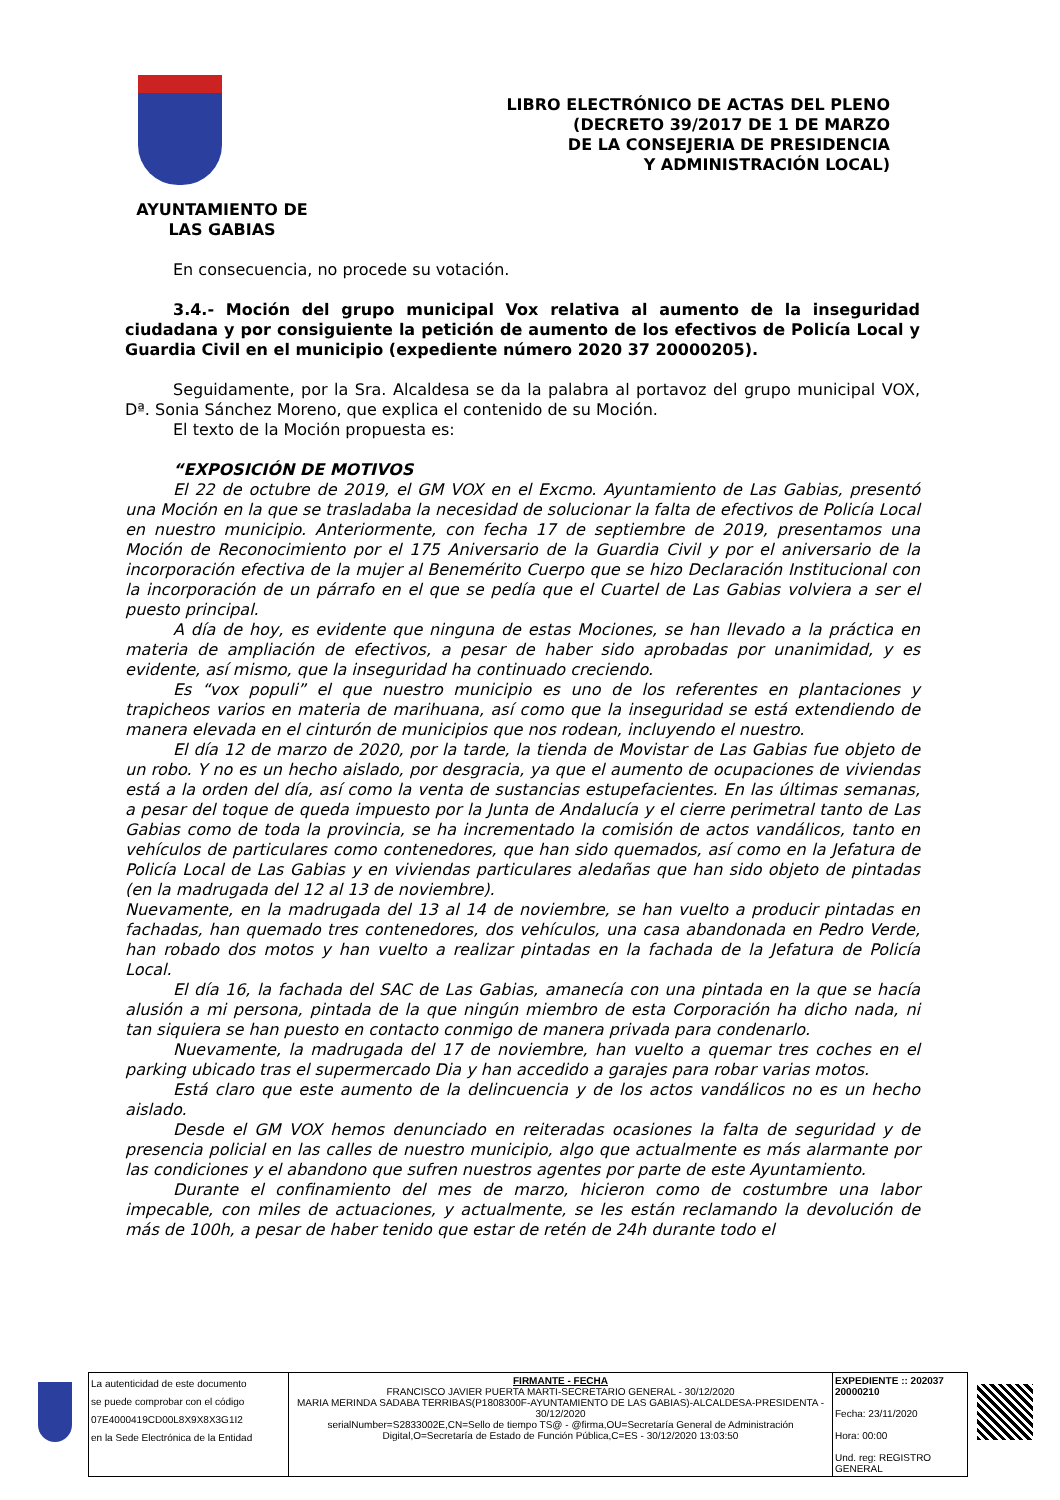LIBRO ELECTRÓNICO DE ACTAS DEL PLENO
(DECRETO 39/2017 DE 1 DE MARZO
DE LA CONSEJERIA DE PRESIDENCIA
Y ADMINISTRACIÓN LOCAL)
AYUNTAMIENTO DE
LAS GABIAS
En consecuencia, no procede su votación.
3.4.- Moción del grupo municipal Vox relativa al aumento de la inseguridad ciudadana y por consiguiente la petición de aumento de los efectivos de Policía Local y Guardia Civil en el municipio (expediente número 2020 37 20000205).
Seguidamente, por la Sra. Alcaldesa se da la palabra al portavoz del grupo municipal VOX, Dª. Sonia Sánchez Moreno, que explica el contenido de su Moción.
El texto de la Moción propuesta es:
“EXPOSICIÓN DE MOTIVOS
El 22 de octubre de 2019, el GM VOX en el Excmo. Ayuntamiento de Las Gabias, presentó una Moción en la que se trasladaba la necesidad de solucionar la falta de efectivos de Policía Local en nuestro municipio. Anteriormente, con fecha 17 de septiembre de 2019, presentamos una Moción de Reconocimiento por el 175 Aniversario de la Guardia Civil y por el aniversario de la incorporación efectiva de la mujer al Benemérito Cuerpo que se hizo Declaración Institucional con la incorporación de un párrafo en el que se pedía que el Cuartel de Las Gabias volviera a ser el puesto principal.
A día de hoy, es evidente que ninguna de estas Mociones, se han llevado a la práctica en materia de ampliación de efectivos, a pesar de haber sido aprobadas por unanimidad, y es evidente, así mismo, que la inseguridad ha continuado creciendo.
Es “vox populi” el que nuestro municipio es uno de los referentes en plantaciones y trapicheos varios en materia de marihuana, así como que la inseguridad se está extendiendo de manera elevada en el cinturón de municipios que nos rodean, incluyendo el nuestro.
El día 12 de marzo de 2020, por la tarde, la tienda de Movistar de Las Gabias fue objeto de un robo. Y no es un hecho aislado, por desgracia, ya que el aumento de ocupaciones de viviendas está a la orden del día, así como la venta de sustancias estupefacientes. En las últimas semanas, a pesar del toque de queda impuesto por la Junta de Andalucía y el cierre perimetral tanto de Las Gabias como de toda la provincia, se ha incrementado la comisión de actos vandálicos, tanto en vehículos de particulares como contenedores, que han sido quemados, así como en la Jefatura de Policía Local de Las Gabias y en viviendas particulares aledañas que han sido objeto de pintadas (en la madrugada del 12 al 13 de noviembre).
Nuevamente, en la madrugada del 13 al 14 de noviembre, se han vuelto a producir pintadas en fachadas, han quemado tres contenedores, dos vehículos, una casa abandonada en Pedro Verde, han robado dos motos y han vuelto a realizar pintadas en la fachada de la Jefatura de Policía Local.
El día 16, la fachada del SAC de Las Gabias, amanecía con una pintada en la que se hacía alusión a mi persona, pintada de la que ningún miembro de esta Corporación ha dicho nada, ni tan siquiera se han puesto en contacto conmigo de manera privada para condenarlo.
Nuevamente, la madrugada del 17 de noviembre, han vuelto a quemar tres coches en el parking ubicado tras el supermercado Dia y han accedido a garajes para robar varias motos.
Está claro que este aumento de la delincuencia y de los actos vandálicos no es un hecho aislado.
Desde el GM VOX hemos denunciado en reiteradas ocasiones la falta de seguridad y de presencia policial en las calles de nuestro municipio, algo que actualmente es más alarmante por las condiciones y el abandono que sufren nuestros agentes por parte de este Ayuntamiento.
Durante el confinamiento del mes de marzo, hicieron como de costumbre una labor impecable, con miles de actuaciones, y actualmente, se les están reclamando la devolución de más de 100h, a pesar de haber tenido que estar de retén de 24h durante todo el
| La autenticidad de este documento se puede comprobar con el código 07E4000419CD00L8X9X8X3G1I2 en la Sede Electrónica de la Entidad | FIRMANTE - FECHA FRANCISCO JAVIER PUERTA MARTI-SECRETARIO GENERAL - 30/12/2020 MARIA MERINDA SADABA TERRIBAS(P1808300F-AYUNTAMIENTO DE LAS GABIAS)-ALCALDESA-PRESIDENTA - 30/12/2020 serialNumber=S2833002E,CN=Sello de tiempo TS@ - @firma,OU=Secretaría General de Administración Digital,O=Secretaría de Estado de Función Pública,C=ES - 30/12/2020 13:03:50 | EXPEDIENTE :: 202037 20000210 Fecha: 23/11/2020 Hora: 00:00 Und. reg: REGISTRO GENERAL |